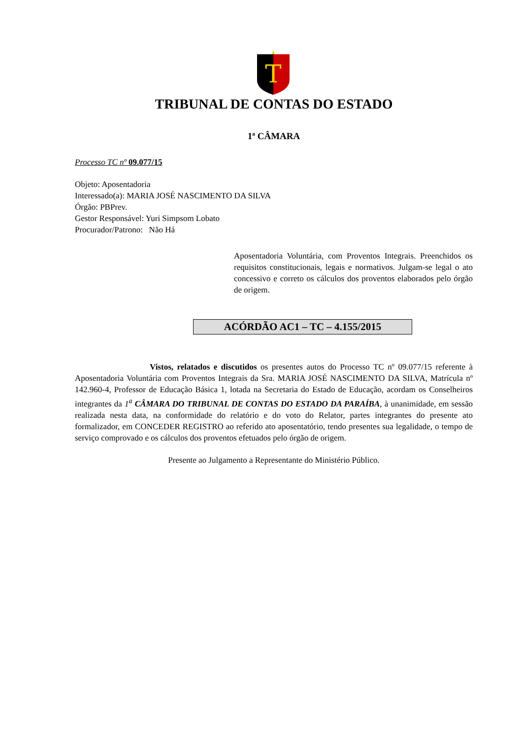T
TRIBUNAL DE CONTAS DO ESTADO
1ª CÂMARA
Processo TC nº 09.077/15
Objeto: Aposentadoria
Interessado(a): MARIA JOSÉ NASCIMENTO DA SILVA
Órgão: PBPrev.
Gestor Responsável: Yuri Simpsom Lobato
Procurador/Patrono: Não Há
Aposentadoria Voluntária, com Proventos Integrais. Preenchidos os requisitos constitucionais, legais e normativos. Julgam-se legal o ato concessivo e correto os cálculos dos proventos elaborados pelo órgão de origem.
ACÓRDÃO AC1 – TC – 4.155/2015
Vistos, relatados e discutidos os presentes autos do Processo TC nº 09.077/15 referente à Aposentadoria Voluntária com Proventos Integrais da Sra. MARIA JOSÉ NASCIMENTO DA SILVA, Matrícula nº 142.960-4, Professor de Educação Básica 1, lotada na Secretaria do Estado de Educação, acordam os Conselheiros integrantes da 1<sup>a</sup> CÂMARA DO TRIBUNAL DE CONTAS DO ESTADO DA PARAÍBA, à unanimidade, em sessão realizada nesta data, na conformidade do relatório e do voto do Relator, partes integrantes do presente ato formalizador, em CONCEDER REGISTRO ao referido ato aposentatório, tendo presentes sua legalidade, o tempo de serviço comprovado e os cálculos dos proventos efetuados pelo órgão de origem.
Presente ao Julgamento a Representante do Ministério Público.